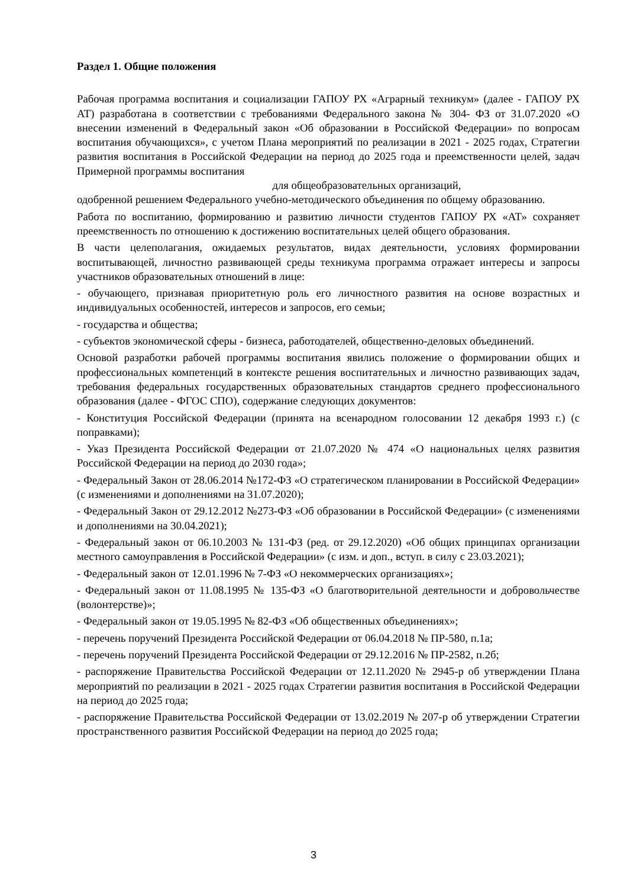Раздел 1. Общие положения
Рабочая программа воспитания и социализации ГАПОУ РХ «Аграрный техникум» (далее - ГАПОУ РХ АТ) разработана в соответствии с требованиями Федерального закона № 304- ФЗ от 31.07.2020 «О внесении изменений в Федеральный закон «Об образовании в Российской Федерации» по вопросам воспитания обучающихся», с учетом Плана мероприятий по реализации в 2021 - 2025 годах, Стратегии развития воспитания в Российской Федерации на период до 2025 года и преемственности целей, задач Примерной программы воспитания
для общеобразовательных организаций,
одобренной решением Федерального учебно-методического объединения по общему образованию.
Работа по воспитанию, формированию и развитию личности студентов ГАПОУ РХ «АТ» сохраняет преемственность по отношению к достижению воспитательных целей общего образования.
В части целеполагания, ожидаемых результатов, видах деятельности, условиях формировании воспитывающей, личностно развивающей среды техникума программа отражает интересы и запросы участников образовательных отношений в лице:
- обучающего, признавая приоритетную роль его личностного развития на основе возрастных и индивидуальных особенностей, интересов и запросов, его семьи;
- государства и общества;
- субъектов экономической сферы - бизнеса, работодателей, общественно-деловых объединений.
Основой разработки рабочей программы воспитания явились положение о формировании общих и профессиональных компетенций в контексте решения воспитательных и личностно развивающих задач, требования федеральных государственных образовательных стандартов среднего профессионального образования (далее - ФГОС СПО), содержание следующих документов:
- Конституция Российской Федерации (принята на всенародном голосовании 12 декабря 1993 г.) (с поправками);
- Указ Президента Российской Федерации от 21.07.2020 № 474 «О национальных целях развития Российской Федерации на период до 2030 года»;
- Федеральный Закон от 28.06.2014 №172-ФЗ «О стратегическом планировании в Российской Федерации» (с изменениями и дополнениями на 31.07.2020);
- Федеральный Закон от 29.12.2012 №273-ФЗ «Об образовании в Российской Федерации» (с изменениями и дополнениями на 30.04.2021);
- Федеральный закон от 06.10.2003 № 131-ФЗ (ред. от 29.12.2020) «Об общих принципах организации местного самоуправления в Российской Федерации» (с изм. и доп., вступ. в силу с 23.03.2021);
- Федеральный закон от 12.01.1996 № 7-ФЗ «О некоммерческих организациях»;
- Федеральный закон от 11.08.1995 № 135-ФЗ «О благотворительной деятельности и добровольчестве (волонтерстве)»;
- Федеральный закон от 19.05.1995 № 82-ФЗ «Об общественных объединениях»;
- перечень поручений Президента Российской Федерации от 06.04.2018 № ПР-580, п.1а;
- перечень поручений Президента Российской Федерации от 29.12.2016 № ПР-2582, п.2б;
- распоряжение Правительства Российской Федерации от 12.11.2020 № 2945-р об утверждении Плана мероприятий по реализации в 2021 - 2025 годах Стратегии развития воспитания в Российской Федерации на период до 2025 года;
- распоряжение Правительства Российской Федерации от 13.02.2019 № 207-р об утверждении Стратегии пространственного развития Российской Федерации на период до 2025 года;
3